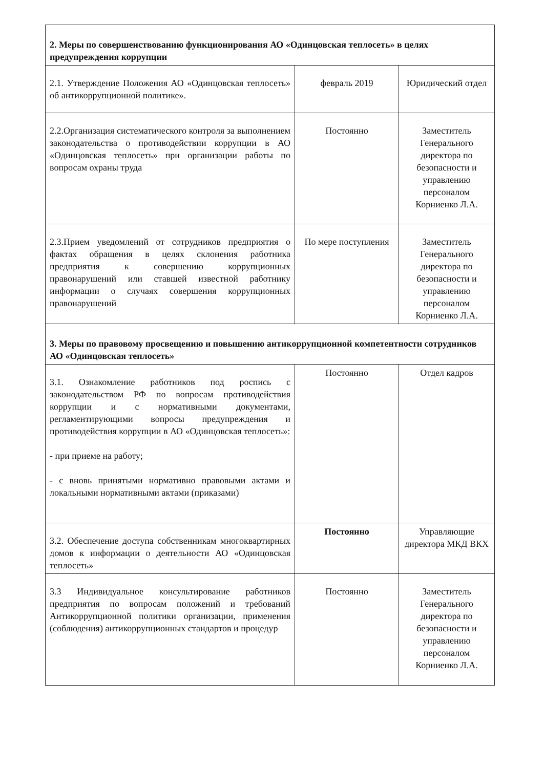| 2. Меры по совершенствованию функционирования АО «Одинцовская теплосеть» в целях предупреждения коррупции | | |
| 2.1. Утверждение Положения АО «Одинцовская теплосеть» об антикоррупционной политике». | февраль 2019 | Юридический отдел |
| 2.2.Организация систематического контроля за выполнением законодательства о противодействии коррупции в АО «Одинцовская теплосеть» при организации работы по вопросам охраны труда | Постоянно | Заместитель Генерального директора по безопасности и управлению персоналом Корниенко Л.А. |
| 2.3.Прием уведомлений от сотрудников предприятия о фактах обращения в целях склонения работника предприятия к совершению коррупционных правонарушений или ставшей известной работнику информации о случаях совершения коррупционных правонарушений | По мере поступления | Заместитель Генерального директора по безопасности и управлению персоналом Корниенко Л.А. |
| 3. Меры по правовому просвещению и повышению антикоррупционной компетентности сотрудников АО «Одинцовская теплосеть» | | |
| 3.1. Ознакомление работников под роспись с законодательством РФ по вопросам противодействия коррупции и с нормативными документами, регламентирующими вопросы предупреждения и противодействия коррупции в АО «Одинцовская теплосеть»: - при приеме на работу; - с вновь принятыми нормативно правовыми актами и локальными нормативными актами (приказами) | Постоянно | Отдел кадров |
| 3.2. Обеспечение доступа собственникам многоквартирных домов к информации о деятельности АО «Одинцовская теплосеть» | Постоянно | Управляющие директора МКД ВКХ |
| 3.3 Индивидуальное консультирование работников предприятия по вопросам положений и требований Антикоррупционной политики организации, применения (соблюдения) антикоррупционных стандартов и процедур | Постоянно | Заместитель Генерального директора по безопасности и управлению персоналом Корниенко Л.А. |